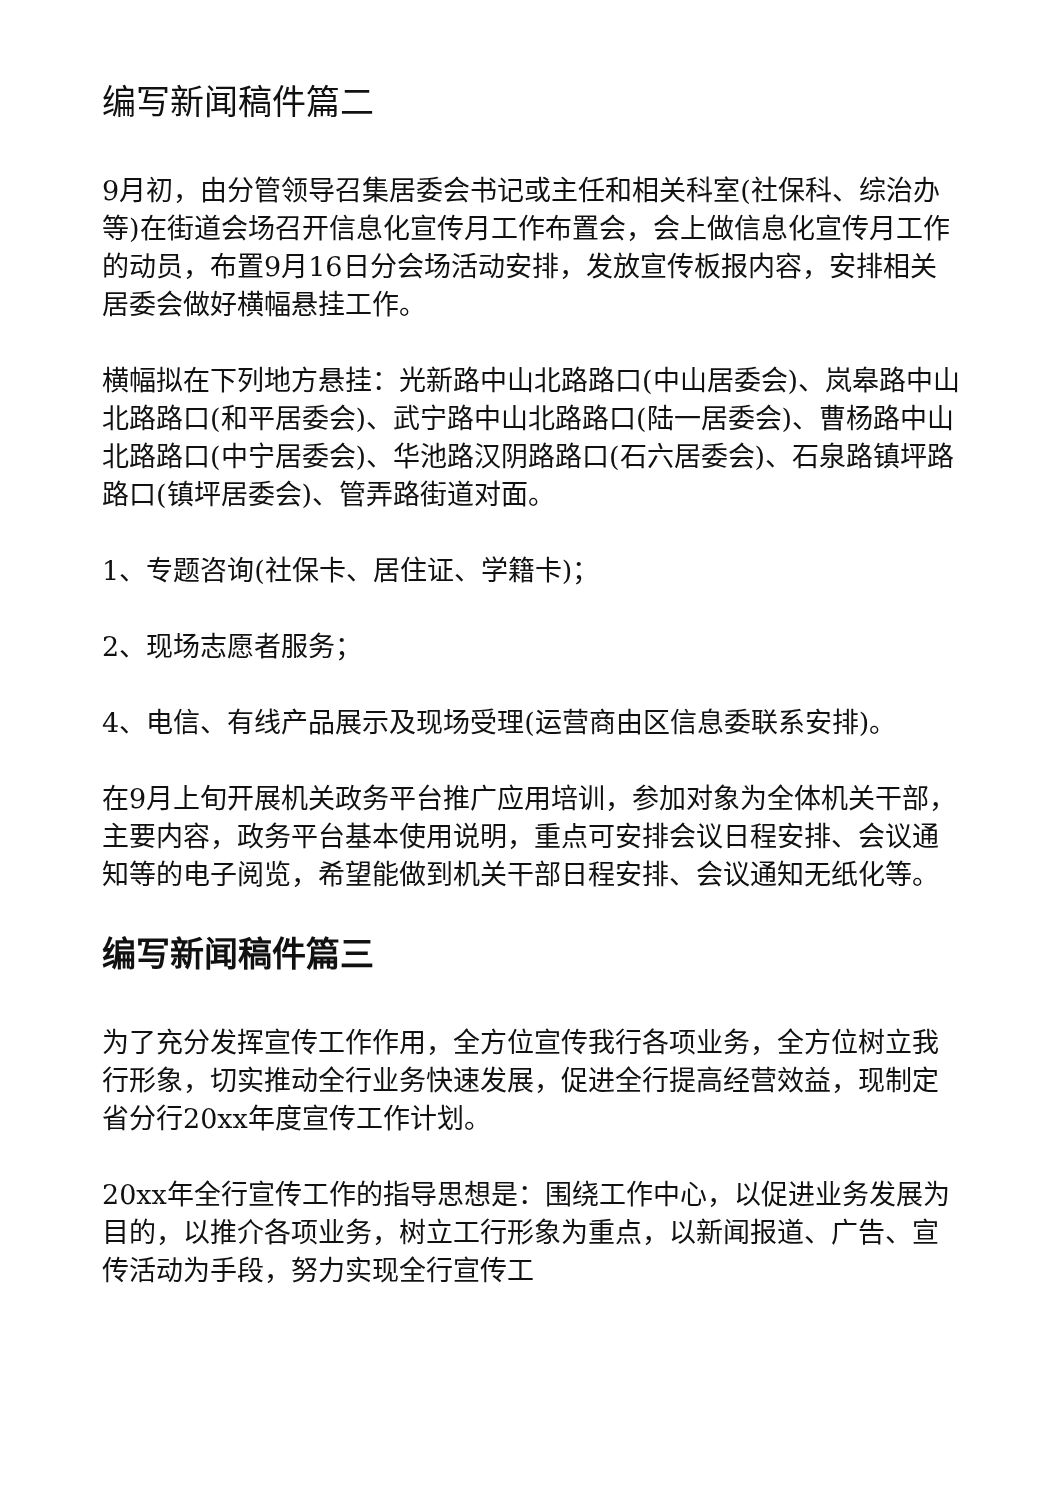编写新闻稿件篇二
9月初，由分管领导召集居委会书记或主任和相关科室(社保科、综治办等)在街道会场召开信息化宣传月工作布置会，会上做信息化宣传月工作的动员，布置9月16日分会场活动安排，发放宣传板报内容，安排相关居委会做好横幅悬挂工作。
横幅拟在下列地方悬挂：光新路中山北路路口(中山居委会)、岚皋路中山北路路口(和平居委会)、武宁路中山北路路口(陆一居委会)、曹杨路中山北路路口(中宁居委会)、华池路汉阴路路口(石六居委会)、石泉路镇坪路路口(镇坪居委会)、管弄路街道对面。
1、专题咨询(社保卡、居住证、学籍卡)；
2、现场志愿者服务；
4、电信、有线产品展示及现场受理(运营商由区信息委联系安排)。
在9月上旬开展机关政务平台推广应用培训，参加对象为全体机关干部，主要内容，政务平台基本使用说明，重点可安排会议日程安排、会议通知等的电子阅览，希望能做到机关干部日程安排、会议通知无纸化等。
编写新闻稿件篇三
为了充分发挥宣传工作作用，全方位宣传我行各项业务，全方位树立我行形象，切实推动全行业务快速发展，促进全行提高经营效益，现制定省分行20xx年度宣传工作计划。
20xx年全行宣传工作的指导思想是：围绕工作中心，以促进业务发展为目的，以推介各项业务，树立工行形象为重点，以新闻报道、广告、宣传活动为手段，努力实现全行宣传工